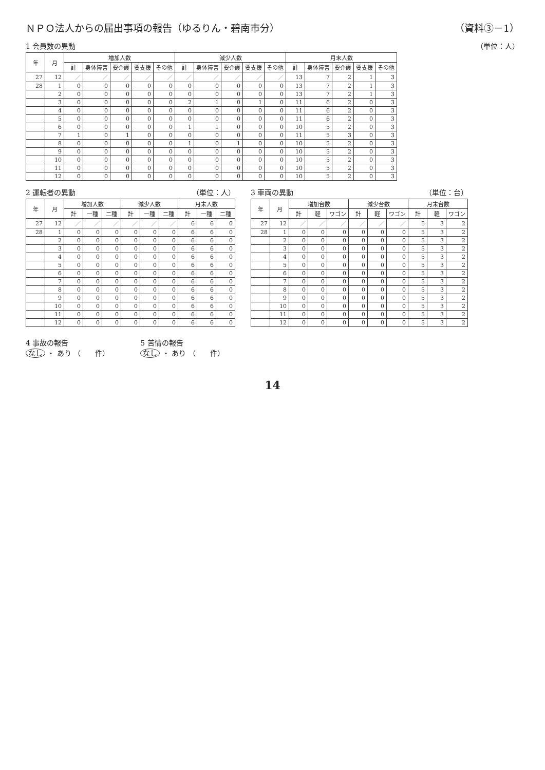ＮＰＯ法人からの届出事項の報告（ゆるりん・碧南市分） （資料③－1）
1 会員数の異動 （単位：人）
| 年 | 月 | 増加人数 | | | | | 減少人数 | | | | | 月末人数 | | | | |
| --- | --- | --- | --- | --- | --- | --- | --- | --- | --- | --- | --- | --- | --- | --- | --- | --- |
| | | 計 | 身体障害 | 要介護 | 要支援 | その他 | 計 | 身体障害 | 要介護 | 要支援 | その他 | 計 | 身体障害 | 要介護 | 要支援 | その他 |
| 27 | 12 | ／ | ／ | ／ | ／ | ／ | ／ | ／ | ／ | ／ | ／ | 13 | 7 | 2 | 1 | 3 |
| 28 | 1 | 0 | 0 | 0 | 0 | 0 | 0 | 0 | 0 | 0 | 0 | 13 | 7 | 2 | 1 | 3 |
| | 2 | 0 | 0 | 0 | 0 | 0 | 0 | 0 | 0 | 0 | 0 | 13 | 7 | 2 | 1 | 3 |
| | 3 | 0 | 0 | 0 | 0 | 0 | 2 | 1 | 0 | 1 | 0 | 11 | 6 | 2 | 0 | 3 |
| | 4 | 0 | 0 | 0 | 0 | 0 | 0 | 0 | 0 | 0 | 0 | 11 | 6 | 2 | 0 | 3 |
| | 5 | 0 | 0 | 0 | 0 | 0 | 0 | 0 | 0 | 0 | 0 | 11 | 6 | 2 | 0 | 3 |
| | 6 | 0 | 0 | 0 | 0 | 0 | 1 | 1 | 0 | 0 | 0 | 10 | 5 | 2 | 0 | 3 |
| | 7 | 1 | 0 | 1 | 0 | 0 | 0 | 0 | 0 | 0 | 0 | 11 | 5 | 3 | 0 | 3 |
| | 8 | 0 | 0 | 0 | 0 | 0 | 1 | 0 | 1 | 0 | 0 | 10 | 5 | 2 | 0 | 3 |
| | 9 | 0 | 0 | 0 | 0 | 0 | 0 | 0 | 0 | 0 | 0 | 10 | 5 | 2 | 0 | 3 |
| | 10 | 0 | 0 | 0 | 0 | 0 | 0 | 0 | 0 | 0 | 0 | 10 | 5 | 2 | 0 | 3 |
| | 11 | 0 | 0 | 0 | 0 | 0 | 0 | 0 | 0 | 0 | 0 | 10 | 5 | 2 | 0 | 3 |
| | 12 | 0 | 0 | 0 | 0 | 0 | 0 | 0 | 0 | 0 | 0 | 10 | 5 | 2 | 0 | 3 |
2 運転者の異動 （単位：人）
| 年 | 月 | 増加人数 | | | 減少人数 | | | 月末人数 | | |
| --- | --- | --- | --- | --- | --- | --- | --- | --- | --- | --- |
| | | 計 | 一種 | 二種 | 計 | 一種 | 二種 | 計 | 一種 | 二種 |
| 27 | 12 | ／ | ／ | ／ | ／ | ／ | ／ | 6 | 6 | 0 |
| 28 | 1 | 0 | 0 | 0 | 0 | 0 | 0 | 6 | 6 | 0 |
| | 2 | 0 | 0 | 0 | 0 | 0 | 0 | 6 | 6 | 0 |
| | 3 | 0 | 0 | 0 | 0 | 0 | 0 | 6 | 6 | 0 |
| | 4 | 0 | 0 | 0 | 0 | 0 | 0 | 6 | 6 | 0 |
| | 5 | 0 | 0 | 0 | 0 | 0 | 0 | 6 | 6 | 0 |
| | 6 | 0 | 0 | 0 | 0 | 0 | 0 | 6 | 6 | 0 |
| | 7 | 0 | 0 | 0 | 0 | 0 | 0 | 6 | 6 | 0 |
| | 8 | 0 | 0 | 0 | 0 | 0 | 0 | 6 | 6 | 0 |
| | 9 | 0 | 0 | 0 | 0 | 0 | 0 | 6 | 6 | 0 |
| | 10 | 0 | 0 | 0 | 0 | 0 | 0 | 6 | 6 | 0 |
| | 11 | 0 | 0 | 0 | 0 | 0 | 0 | 6 | 6 | 0 |
| | 12 | 0 | 0 | 0 | 0 | 0 | 0 | 6 | 6 | 0 |
3 車両の異動 （単位：台）
| 年 | 月 | 増加台数 | | | 減少台数 | | | 月末台数 | | |
| --- | --- | --- | --- | --- | --- | --- | --- | --- | --- | --- |
| | | 計 | 軽 | ワゴン | 計 | 軽 | ワゴン | 計 | 軽 | ワゴン |
| 27 | 12 | ／ | ／ | ／ | ／ | ／ | ／ | 5 | 3 | 2 |
| 28 | 1 | 0 | 0 | 0 | 0 | 0 | 0 | 5 | 3 | 2 |
| | 2 | 0 | 0 | 0 | 0 | 0 | 0 | 5 | 3 | 2 |
| | 3 | 0 | 0 | 0 | 0 | 0 | 0 | 5 | 3 | 2 |
| | 4 | 0 | 0 | 0 | 0 | 0 | 0 | 5 | 3 | 2 |
| | 5 | 0 | 0 | 0 | 0 | 0 | 0 | 5 | 3 | 2 |
| | 6 | 0 | 0 | 0 | 0 | 0 | 0 | 5 | 3 | 2 |
| | 7 | 0 | 0 | 0 | 0 | 0 | 0 | 5 | 3 | 2 |
| | 8 | 0 | 0 | 0 | 0 | 0 | 0 | 5 | 3 | 2 |
| | 9 | 0 | 0 | 0 | 0 | 0 | 0 | 5 | 3 | 2 |
| | 10 | 0 | 0 | 0 | 0 | 0 | 0 | 5 | 3 | 2 |
| | 11 | 0 | 0 | 0 | 0 | 0 | 0 | 5 | 3 | 2 |
| | 12 | 0 | 0 | 0 | 0 | 0 | 0 | 5 | 3 | 2 |
4 事故の報告
なし ・ あり （　　件）
5 苦情の報告
なし ・ あり （　　件）
14